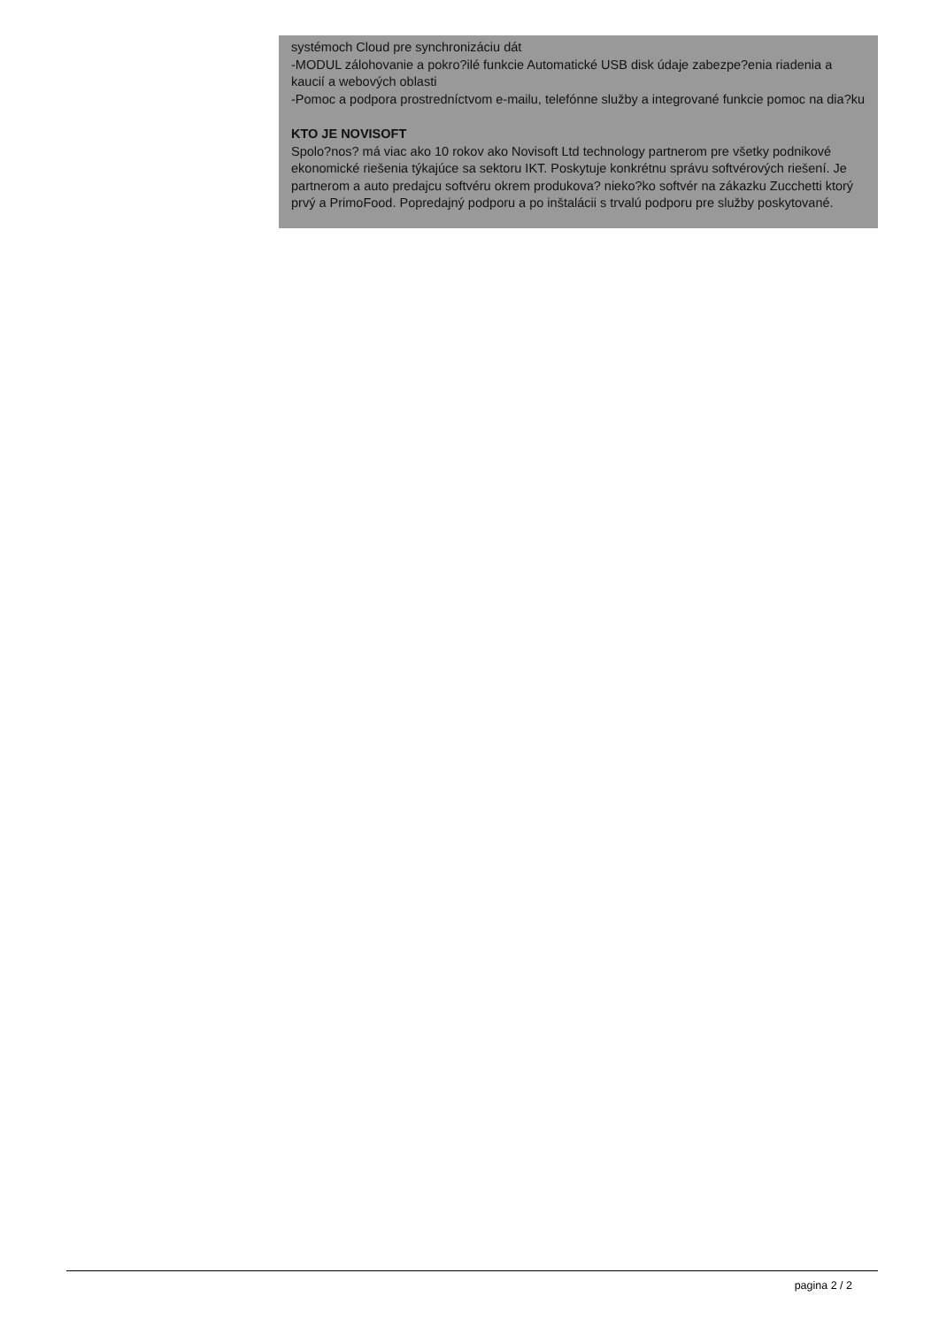systémoch Cloud pre synchronizáciu dát
-MODUL zálohovanie a pokro?ilé funkcie Automatické USB disk údaje zabezpe?enia riadenia a kaucií a webových oblasti
-Pomoc a podpora prostredníctvom e-mailu, telefónne služby a integrované funkcie pomoc na dia?ku
KTO JE NOVISOFT
Spolo?nos? má viac ako 10 rokov ako Novisoft Ltd technology partnerom pre všetky podnikové ekonomické riešenia týkajúce sa sektoru IKT. Poskytuje konkrétnu správu softvérových riešení. Je partnerom a auto predajcu softvéru okrem produkova? nieko?ko softvér na zákazku Zucchetti ktorý prvý a PrimoFood. Popredajný podporu a po inštalácii s trvalú podporu pre služby poskytované.
pagina 2 / 2